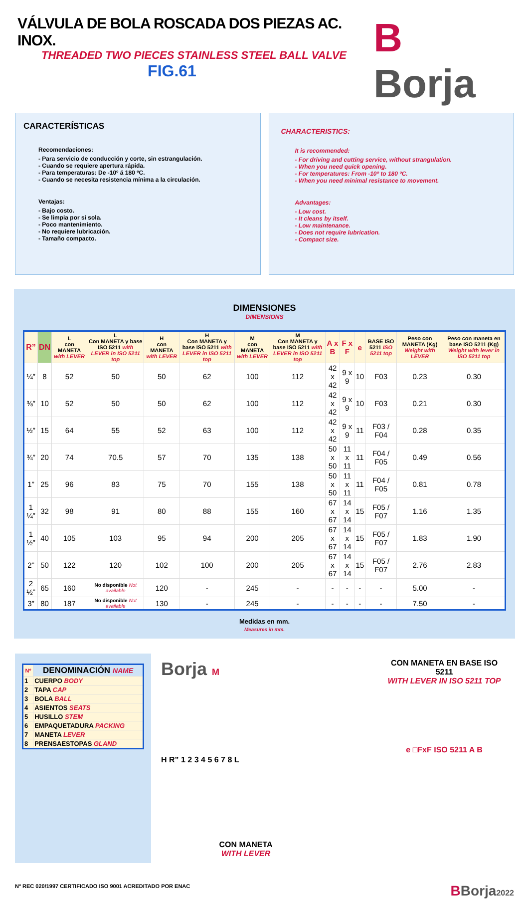VÁLVULA DE BOLA ROSCADA DOS PIEZAS AC. INOX.
THREADED TWO PIECES STAINLESS STEEL BALL VALVE
FIG.61
B Borja
CARACTERÍSTICAS
Recomendaciones:
- Para servicio de conducción y corte, sin estrangulación.
- Cuando se requiere apertura rápida.
- Para temperaturas: De -10º á 180 ºC.
- Cuando se necesita resistencia mínima a la circulación.
Ventajas:
- Bajo costo.
- Se limpia por si sola.
- Poco mantenimiento.
- No requiere lubricación.
- Tamaño compacto.
CHARACTERISTICS:
It is recommended:
- For driving and cutting service, without strangulation.
- When you need quick opening.
- For temperatures: From -10º to 180 ºC.
- When you need minimal resistance to movement.
Advantages:
- Low cost.
- It cleans by itself.
- Low maintenance.
- Does not require lubrication.
- Compact size.
DIMENSIONES
DIMENSIONS
| R” | DN | L con MANETA with LEVER | L Con MANETA y base ISO 5211 with LEVER in ISO 5211 top | H con MANETA with LEVER | H Con MANETA y base ISO 5211 with LEVER in ISO 5211 top | M con MANETA with LEVER | M Con MANETA y base ISO 5211 with LEVER in ISO 5211 top | A x B | F x F | e | BASE ISO 5211 ISO 5211 top | Peso con MANETA (Kg) Weight with LEVER | Peso con maneta en base ISO 5211 (Kg) Weight with lever in ISO 5211 top |
| --- | --- | --- | --- | --- | --- | --- | --- | --- | --- | --- | --- | --- | --- |
| ¼” | 8 | 52 | 50 | 50 | 62 | 100 | 112 | 42 x 42 | 9 x 9 | 10 | F03 | 0.23 | 0.30 |
| ⅜” | 10 | 52 | 50 | 50 | 62 | 100 | 112 | 42 x 42 | 9 x 9 | 10 | F03 | 0.21 | 0.30 |
| ½” | 15 | 64 | 55 | 52 | 63 | 100 | 112 | 42 x 42 | 9 x 9 | 11 | F03 / F04 | 0.28 | 0.35 |
| ¾” | 20 | 74 | 70.5 | 57 | 70 | 135 | 138 | 50 x 50 | 11 x 11 | 11 | F04 / F05 | 0.49 | 0.56 |
| 1” | 25 | 96 | 83 | 75 | 70 | 155 | 138 | 50 x 50 | 11 x 11 | 11 | F04 / F05 | 0.81 | 0.78 |
| 1 ¼” | 32 | 98 | 91 | 80 | 88 | 155 | 160 | 67 x 67 | 14 x 14 | 15 | F05 / F07 | 1.16 | 1.35 |
| 1 ½” | 40 | 105 | 103 | 95 | 94 | 200 | 205 | 67 x 67 | 14 x 14 | 15 | F05 / F07 | 1.83 | 1.90 |
| 2” | 50 | 122 | 120 | 102 | 100 | 200 | 205 | 67 x 67 | 14 x 14 | 15 | F05 / F07 | 2.76 | 2.83 |
| 2 ½” | 65 | 160 | No disponible Not available | 120 | - | 245 | - | - | - | - | - | 5.00 | - |
| 3” | 80 | 187 | No disponible Not available | 130 | - | 245 | - | - | - | - | - | 7.50 | - |
Medidas en mm.
Measures in mm.
| Nº | DENOMINACIÓN NAME |
| --- | --- |
| 1 | CUERPO BODY |
| 2 | TAPA CAP |
| 3 | BOLA BALL |
| 4 | ASIENTOS SEATS |
| 5 | HUSILLO STEM |
| 6 | EMPAQUETADURA PACKING |
| 7 | MANETA LEVER |
| 8 | PRENSAESTOPAS GLAND |
Borja M
H R” 1 2 3 4 5 6 7 8 L
CON MANETA
WITH LEVER
CON MANETA EN BASE ISO 5211
WITH LEVER IN ISO 5211 TOP
e □FxF ISO 5211 A B
Nº REC 020/1997 CERTIFICADO ISO 9001 ACREDITADO POR ENAC
BBorja2022